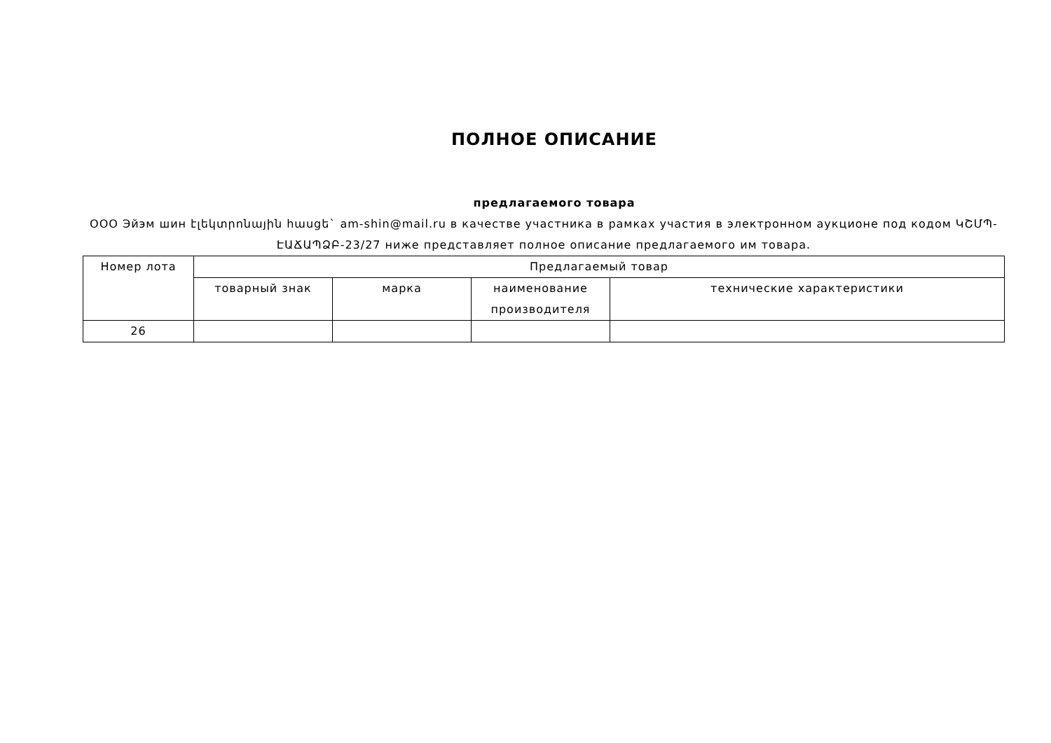ПОЛНОЕ ОПИСАНИЕ
предлагаемого товара
ООО Эйэм шин էլեկտրոնային հասցե` am-shin@mail.ru в качестве участника в рамках участия в электронном аукционе под кодом ԿՇՄՊ-ԷԱՃԱՊՁԲ-23/27 ниже представляет полное описание предлагаемого им товара.
| Номер лота | Предлагаемый товар | | | |
| --- | --- | --- | --- | --- |
| | товарный знак | марка | наименование производителя | технические характеристики |
| 26 | | | | |